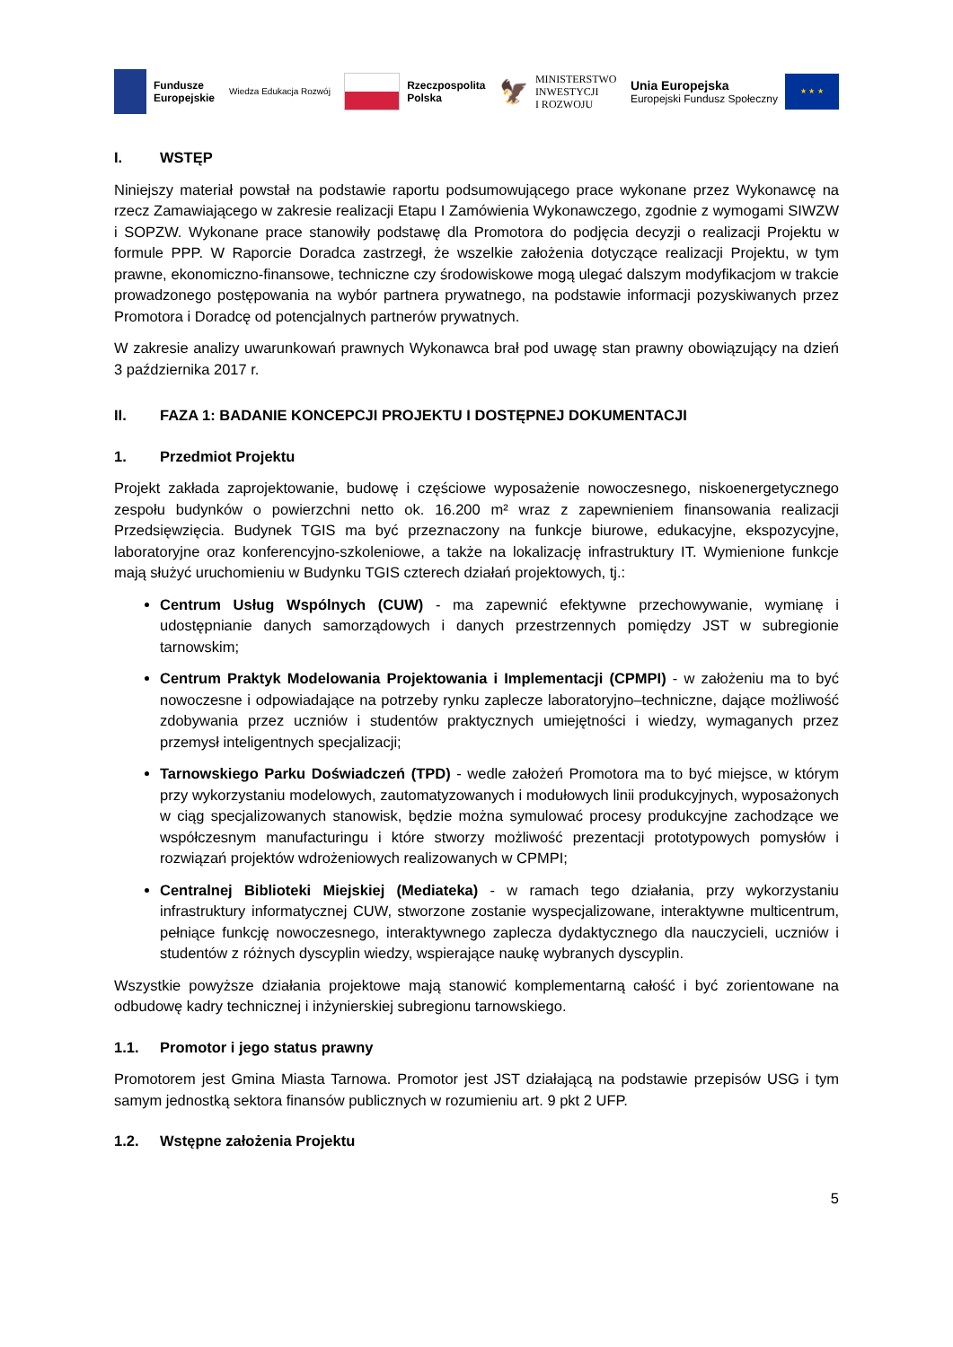Fundusze
Europejskie
Wiedza Edukacja Rozwój
Rzeczpospolita
Polska
🦅 MINISTERSTWO
INWESTYCJI
I ROZWOJU
Unia Europejska
Europejski Fundusz Społeczny
★ ★ ★
I. WSTĘP
Niniejszy materiał powstał na podstawie raportu podsumowującego prace wykonane przez Wykonawcę na rzecz Zamawiającego w zakresie realizacji Etapu I Zamówienia Wykonawczego, zgodnie z wymogami SIWZW i SOPZW. Wykonane prace stanowiły podstawę dla Promotora do podjęcia decyzji o realizacji Projektu w formule PPP. W Raporcie Doradca zastrzegł, że wszelkie założenia dotyczące realizacji Projektu, w tym prawne, ekonomiczno-finansowe, techniczne czy środowiskowe mogą ulegać dalszym modyfikacjom w trakcie prowadzonego postępowania na wybór partnera prywatnego, na podstawie informacji pozyskiwanych przez Promotora i Doradcę od potencjalnych partnerów prywatnych.
W zakresie analizy uwarunkowań prawnych Wykonawca brał pod uwagę stan prawny obowiązujący na dzień 3 października 2017 r.
II. FAZA 1: BADANIE KONCEPCJI PROJEKTU I DOSTĘPNEJ DOKUMENTACJI
1. Przedmiot Projektu
Projekt zakłada zaprojektowanie, budowę i częściowe wyposażenie nowoczesnego, niskoenergetycznego zespołu budynków o powierzchni netto ok. 16.200 m² wraz z zapewnieniem finansowania realizacji Przedsięwzięcia. Budynek TGIS ma być przeznaczony na funkcje biurowe, edukacyjne, ekspozycyjne, laboratoryjne oraz konferencyjno-szkoleniowe, a także na lokalizację infrastruktury IT. Wymienione funkcje mają służyć uruchomieniu w Budynku TGIS czterech działań projektowych, tj.:
Centrum Usług Wspólnych (CUW) - ma zapewnić efektywne przechowywanie, wymianę i udostępnianie danych samorządowych i danych przestrzennych pomiędzy JST w subregionie tarnowskim;
Centrum Praktyk Modelowania Projektowania i Implementacji (CPMPI) - w założeniu ma to być nowoczesne i odpowiadające na potrzeby rynku zaplecze laboratoryjno–techniczne, dające możliwość zdobywania przez uczniów i studentów praktycznych umiejętności i wiedzy, wymaganych przez przemysł inteligentnych specjalizacji;
Tarnowskiego Parku Doświadczeń (TPD) - wedle założeń Promotora ma to być miejsce, w którym przy wykorzystaniu modelowych, zautomatyzowanych i modułowych linii produkcyjnych, wyposażonych w ciąg specjalizowanych stanowisk, będzie można symulować procesy produkcyjne zachodzące we współczesnym manufacturingu i które stworzy możliwość prezentacji prototypowych pomysłów i rozwiązań projektów wdrożeniowych realizowanych w CPMPI;
Centralnej Biblioteki Miejskiej (Mediateka) - w ramach tego działania, przy wykorzystaniu infrastruktury informatycznej CUW, stworzone zostanie wyspecjalizowane, interaktywne multicentrum, pełniące funkcję nowoczesnego, interaktywnego zaplecza dydaktycznego dla nauczycieli, uczniów i studentów z różnych dyscyplin wiedzy, wspierające naukę wybranych dyscyplin.
Wszystkie powyższe działania projektowe mają stanowić komplementarną całość i być zorientowane na odbudowę kadry technicznej i inżynierskiej subregionu tarnowskiego.
1.1. Promotor i jego status prawny
Promotorem jest Gmina Miasta Tarnowa. Promotor jest JST działającą na podstawie przepisów USG i tym samym jednostką sektora finansów publicznych w rozumieniu art. 9 pkt 2 UFP.
1.2. Wstępne założenia Projektu
5